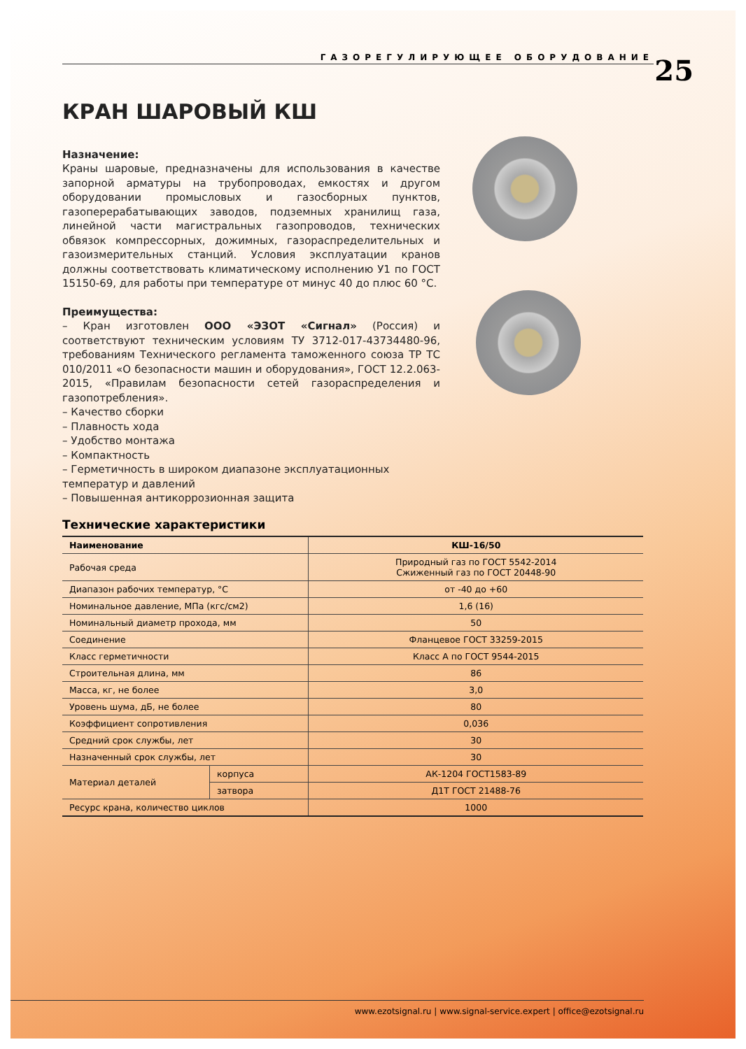ГАЗОРЕГУЛИРУЮЩЕЕ ОБОРУДОВАНИЕ 25
КРАН ШАРОВЫЙ КШ
Назначение:
Краны шаровые, предназначены для использования в качестве запорной арматуры на трубопроводах, емкостях и другом оборудовании промысловых и газосборных пунктов, газоперерабатывающих заводов, подземных хранилищ газа, линейной части магистральных газопроводов, технических обвязок компрессорных, дожимных, газораспределительных и газоизмерительных станций. Условия эксплуатации кранов должны соответствовать климатическому исполнению У1 по ГОСТ 15150-69, для работы при температуре от минус 40 до плюс 60 °С.
Преимущества:
– Кран изготовлен ООО «ЭЗОТ «Сигнал» (Россия) и соответствуют техническим условиям ТУ 3712-017-43734480-96, требованиям Технического регламента таможенного союза ТР ТС 010/2011 «О безопасности машин и оборудования», ГОСТ 12.2.063-2015, «Правилам безопасности сетей газораспределения и газопотребления».
– Качество сборки
– Плавность хода
– Удобство монтажа
– Компактность
– Герметичность в широком диапазоне эксплуатационных температур и давлений
– Повышенная антикоррозионная защита
Технические характеристики
| Наименование | | КШ-16/50 |
| --- | --- | --- |
| Рабочая среда | | Природный газ по ГОСТ 5542-2014 Сжиженный газ по ГОСТ 20448-90 |
| Диапазон рабочих температур, °С | | от -40 до +60 |
| Номинальное давление, МПа (кгс/см2) | | 1,6 (16) |
| Номинальный диаметр прохода, мм | | 50 |
| Соединение | | Фланцевое ГОСТ 33259-2015 |
| Класс герметичности | | Класс А по ГОСТ 9544-2015 |
| Строительная длина, мм | | 86 |
| Масса, кг, не более | | 3,0 |
| Уровень шума, дБ, не более | | 80 |
| Коэффициент сопротивления | | 0,036 |
| Средний срок службы, лет | | 30 |
| Назначенный срок службы, лет | | 30 |
| Материал деталей | корпуса | АК-1204 ГОСТ1583-89 |
| | затвора | Д1Т ГОСТ 21488-76 |
| Ресурс крана, количество циклов | | 1000 |
www.ezotsignal.ru | www.signal-service.expert | office@ezotsignal.ru